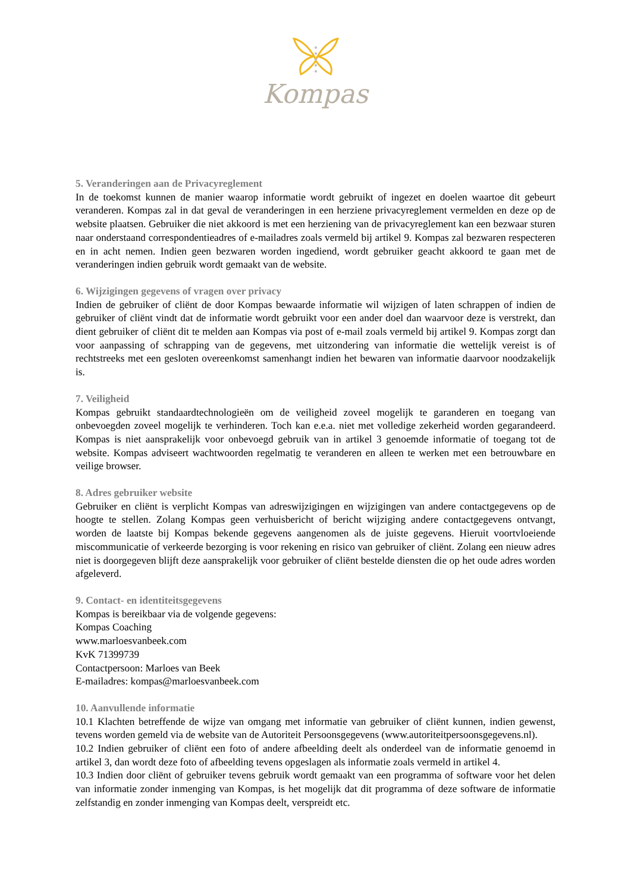Kompas
5. Veranderingen aan de Privacyreglement
In de toekomst kunnen de manier waarop informatie wordt gebruikt of ingezet en doelen waartoe dit gebeurt veranderen. Kompas zal in dat geval de veranderingen in een herziene privacyreglement vermelden en deze op de website plaatsen. Gebruiker die niet akkoord is met een herziening van de privacyreglement kan een bezwaar sturen naar onderstaand correspondentieadres of e-mailadres zoals vermeld bij artikel 9. Kompas zal bezwaren respecteren en in acht nemen. Indien geen bezwaren worden ingediend, wordt gebruiker geacht akkoord te gaan met de veranderingen indien gebruik wordt gemaakt van de website.
6. Wijzigingen gegevens of vragen over privacy
Indien de gebruiker of cliënt de door Kompas bewaarde informatie wil wijzigen of laten schrappen of indien de gebruiker of cliënt vindt dat de informatie wordt gebruikt voor een ander doel dan waarvoor deze is verstrekt, dan dient gebruiker of cliënt dit te melden aan Kompas via post of e-mail zoals vermeld bij artikel 9. Kompas zorgt dan voor aanpassing of schrapping van de gegevens, met uitzondering van informatie die wettelijk vereist is of rechtstreeks met een gesloten overeenkomst samenhangt indien het bewaren van informatie daarvoor noodzakelijk is.
7. Veiligheid
Kompas gebruikt standaardtechnologieën om de veiligheid zoveel mogelijk te garanderen en toegang van onbevoegden zoveel mogelijk te verhinderen. Toch kan e.e.a. niet met volledige zekerheid worden gegarandeerd. Kompas is niet aansprakelijk voor onbevoegd gebruik van in artikel 3 genoemde informatie of toegang tot de website. Kompas adviseert wachtwoorden regelmatig te veranderen en alleen te werken met een betrouwbare en veilige browser.
8. Adres gebruiker website
Gebruiker en cliënt is verplicht Kompas van adreswijzigingen en wijzigingen van andere contactgegevens op de hoogte te stellen. Zolang Kompas geen verhuisbericht of bericht wijziging andere contactgegevens ontvangt, worden de laatste bij Kompas bekende gegevens aangenomen als de juiste gegevens. Hieruit voortvloeiende miscommunicatie of verkeerde bezorging is voor rekening en risico van gebruiker of cliënt. Zolang een nieuw adres niet is doorgegeven blijft deze aansprakelijk voor gebruiker of cliënt bestelde diensten die op het oude adres worden afgeleverd.
9. Contact- en identiteitsgegevens
Kompas is bereikbaar via de volgende gegevens:
Kompas Coaching
www.marloesvanbeek.com
KvK 71399739
Contactpersoon: Marloes van Beek
E-mailadres: kompas@marloesvanbeek.com
10. Aanvullende informatie
10.1 Klachten betreffende de wijze van omgang met informatie van gebruiker of cliënt kunnen, indien gewenst, tevens worden gemeld via de website van de Autoriteit Persoonsgegevens (www.autoriteitpersoonsgegevens.nl).
10.2 Indien gebruiker of cliënt een foto of andere afbeelding deelt als onderdeel van de informatie genoemd in artikel 3, dan wordt deze foto of afbeelding tevens opgeslagen als informatie zoals vermeld in artikel 4.
10.3 Indien door cliënt of gebruiker tevens gebruik wordt gemaakt van een programma of software voor het delen van informatie zonder inmenging van Kompas, is het mogelijk dat dit programma of deze software de informatie zelfstandig en zonder inmenging van Kompas deelt, verspreidt etc.